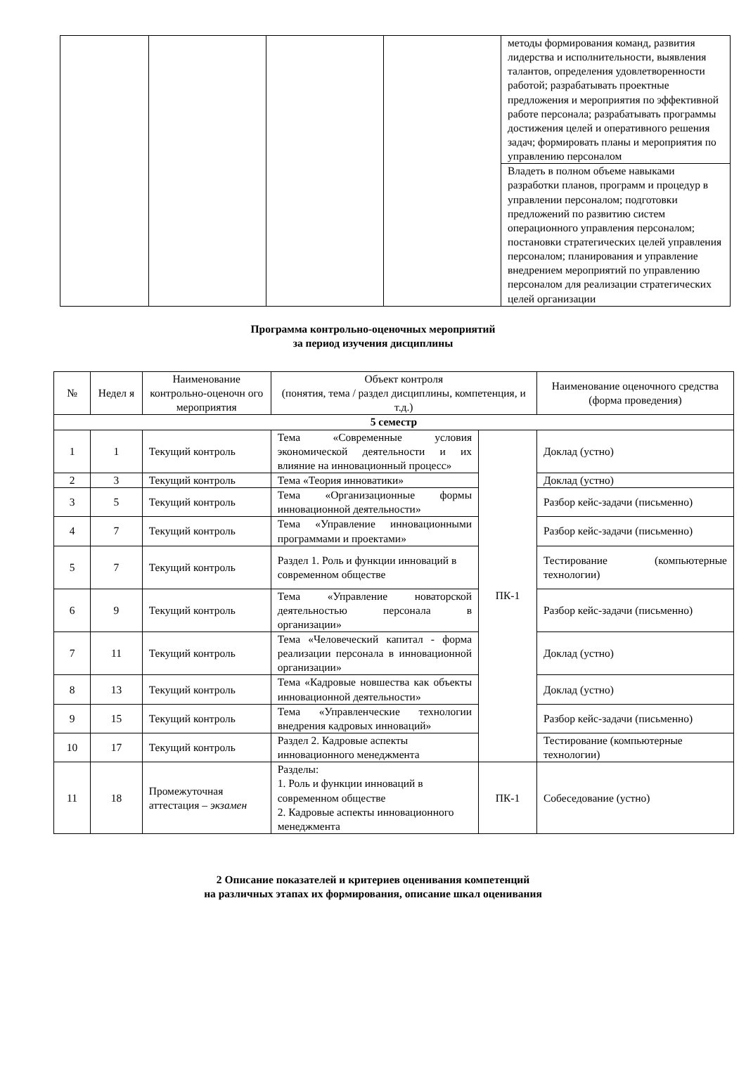| | | | | методы формирования команд, развития лидерства и исполнительности, выявления талантов, определения удовлетворенности работой; разрабатывать проектные предложения и мероприятия по эффективной работе персонала; разрабатывать программы достижения целей и оперативного решения задач; формировать планы и мероприятия по управлению персоналом |
| | | | | Владеть в полном объеме навыками разработки планов, программ и процедур в управлении персоналом; подготовки предложений по развитию систем операционного управления персоналом; постановки стратегических целей управления персоналом; планирования и управление внедрением мероприятий по управлению персоналом для реализации стратегических целей организации |
Программа контрольно-оценочных мероприятий
за период изучения дисциплины
| № | Недел я | Наименование контрольно-оценочн ого мероприятия | Объект контроля (понятия, тема / раздел дисциплины, компетенция, и т.д.) | | Наименование оценочного средства (форма проведения) |
| --- | --- | --- | --- | --- | --- |
| 5 семестр | | | | | |
| 1 | 1 | Текущий контроль | Тема «Современные условия экономической деятельности и их влияние на инновационный процесс» | ПК-1 | Доклад (устно) |
| 2 | 3 | Текущий контроль | Тема «Теория инноватики» | | Доклад (устно) |
| 3 | 5 | Текущий контроль | Тема «Организационные формы инновационной деятельности» | | Разбор кейс-задачи (письменно) |
| 4 | 7 | Текущий контроль | Тема «Управление инновационными программами и проектами» | | Разбор кейс-задачи (письменно) |
| 5 | 7 | Текущий контроль | Раздел 1. Роль и функции инноваций в современном обществе | | Тестирование (компьютерные технологии) |
| 6 | 9 | Текущий контроль | Тема «Управление новаторской деятельностью персонала в организации» | | Разбор кейс-задачи (письменно) |
| 7 | 11 | Текущий контроль | Тема «Человеческий капитал - форма реализации персонала в инновационной организации» | | Доклад (устно) |
| 8 | 13 | Текущий контроль | Тема «Кадровые новшества как объекты инновационной деятельности» | | Доклад (устно) |
| 9 | 15 | Текущий контроль | Тема «Управленческие технологии внедрения кадровых инноваций» | | Разбор кейс-задачи (письменно) |
| 10 | 17 | Текущий контроль | Раздел 2. Кадровые аспекты инновационного менеджмента | | Тестирование (компьютерные технологии) |
| 11 | 18 | Промежуточная аттестация – экзамен | Разделы: 1. Роль и функции инноваций в современном обществе 2. Кадровые аспекты инновационного менеджмента | ПК-1 | Собеседование (устно) |
2 Описание показателей и критериев оценивания компетенций
на различных этапах их формирования, описание шкал оценивания